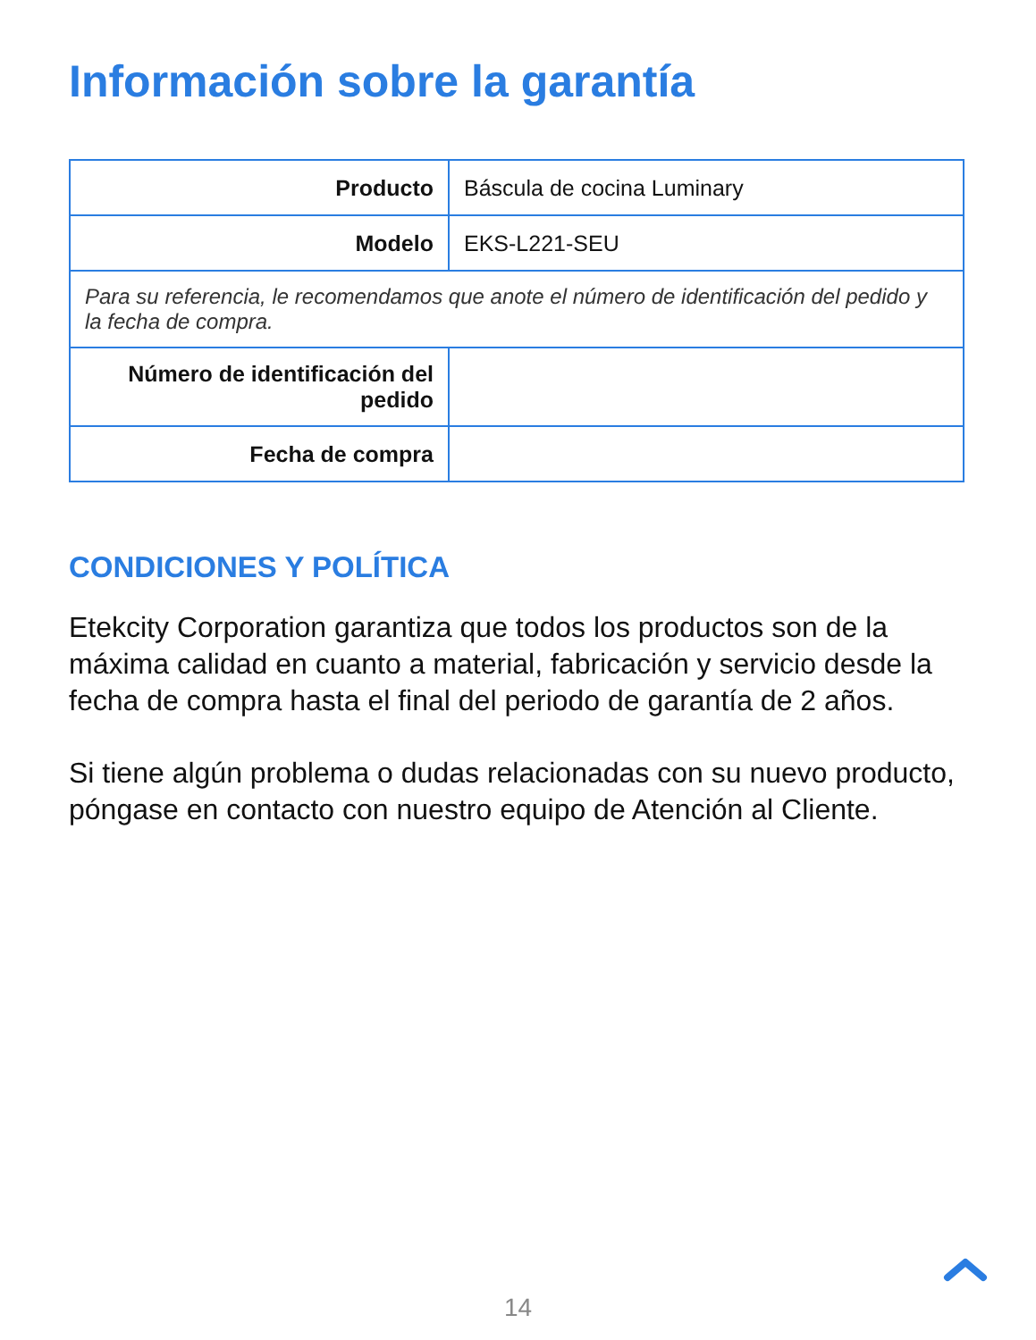Información sobre la garantía
| Producto | Báscula de cocina Luminary |
| Modelo | EKS-L221-SEU |
| Para su referencia, le recomendamos que anote el número de identificación del pedido y la fecha de compra. | |
| Número de identificación del pedido | |
| Fecha de compra | |
CONDICIONES Y POLÍTICA
Etekcity Corporation garantiza que todos los productos son de la máxima calidad en cuanto a material, fabricación y servicio desde la fecha de compra hasta el final del periodo de garantía de 2 años.
Si tiene algún problema o dudas relacionadas con su nuevo producto, póngase en contacto con nuestro equipo de Atención al Cliente.
14